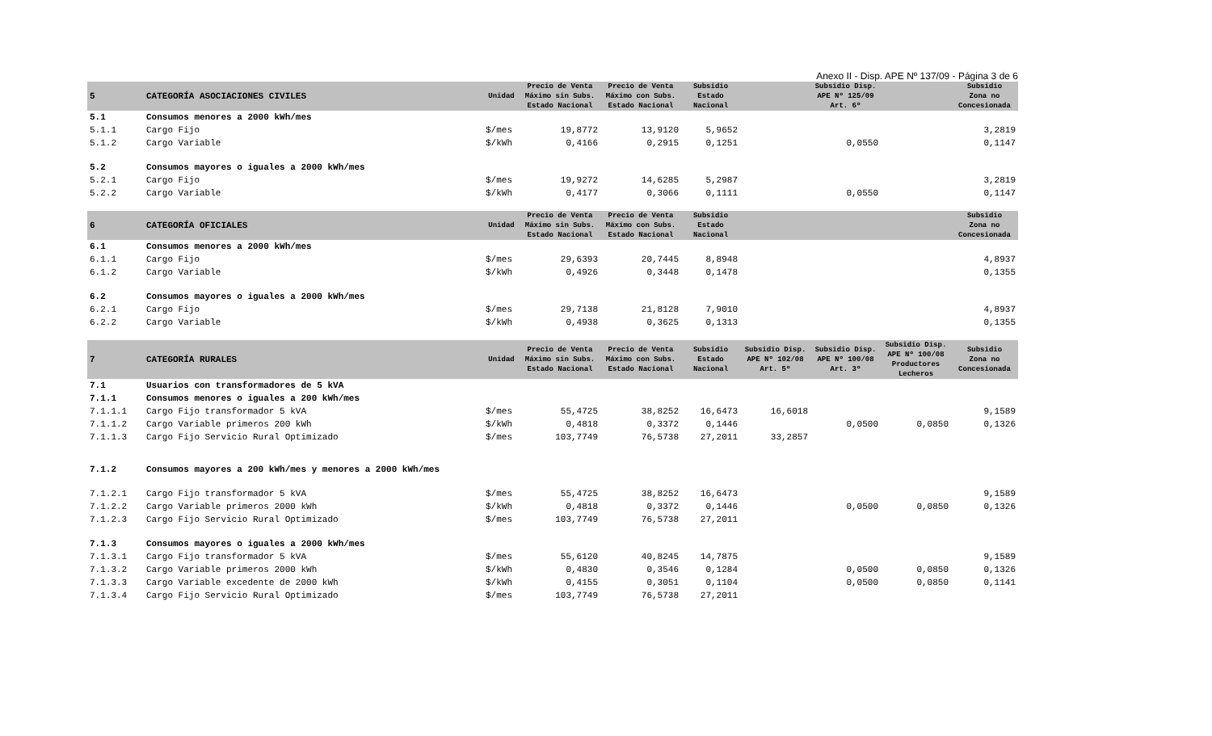Anexo II - Disp. APE Nº 137/09 - Página 3 de 6
| 5 | CATEGORÍA ASOCIACIONES CIVILES | Unidad | Precio de Venta Máximo sin Subs. Estado Nacional | Precio de Venta Máximo con Subs. Estado Nacional | Subsidio Estado Nacional | | Subsidio Disp. APE Nº 125/09 Art. 6º | | Subsidio Zona no Concesionada |
| --- | --- | --- | --- | --- | --- | --- | --- | --- | --- |
| 5.1 | Consumos menores a 2000 kWh/mes | | | | | | | | |
| 5.1.1 | Cargo Fijo | $/mes | 19,8772 | 13,9120 | 5,9652 | | | | 3,2819 |
| 5.1.2 | Cargo Variable | $/kWh | 0,4166 | 0,2915 | 0,1251 | | 0,0550 | | 0,1147 |
| 5.2 | Consumos mayores o iguales a 2000 kWh/mes | | | | | | | | |
| 5.2.1 | Cargo Fijo | $/mes | 19,9272 | 14,6285 | 5,2987 | | | | 3,2819 |
| 5.2.2 | Cargo Variable | $/kWh | 0,4177 | 0,3066 | 0,1111 | | 0,0550 | | 0,1147 |
| 6 | CATEGORÍA OFICIALES | Unidad | Precio de Venta Máximo sin Subs. Estado Nacional | Precio de Venta Máximo con Subs. Estado Nacional | Subsidio Estado Nacional | | | | Subsidio Zona no Concesionada |
| 6.1 | Consumos menores a 2000 kWh/mes | | | | | | | | |
| 6.1.1 | Cargo Fijo | $/mes | 29,6393 | 20,7445 | 8,8948 | | | | 4,8937 |
| 6.1.2 | Cargo Variable | $/kWh | 0,4926 | 0,3448 | 0,1478 | | | | 0,1355 |
| 6.2 | Consumos mayores o iguales a 2000 kWh/mes | | | | | | | | |
| 6.2.1 | Cargo Fijo | $/mes | 29,7138 | 21,8128 | 7,9010 | | | | 4,8937 |
| 6.2.2 | Cargo Variable | $/kWh | 0,4938 | 0,3625 | 0,1313 | | | | 0,1355 |
| 7 | CATEGORÍA RURALES | Unidad | Precio de Venta Máximo sin Subs. Estado Nacional | Precio de Venta Máximo con Subs. Estado Nacional | Subsidio Estado Nacional | Subsidio Disp. APE Nº 102/08 Art. 5º | Subsidio Disp. APE Nº 100/08 Art. 3º | Subsidio Disp. APE Nº 100/08 Productores Lecheros | Subsidio Zona no Concesionada |
| 7.1 | Usuarios con transformadores de 5 kVA | | | | | | | | |
| 7.1.1 | Consumos menores o iguales a 200 kWh/mes | | | | | | | | |
| 7.1.1.1 | Cargo Fijo transformador 5 kVA | $/mes | 55,4725 | 38,8252 | 16,6473 | 16,6018 | | | 9,1589 |
| 7.1.1.2 | Cargo Variable primeros 200 kWh | $/kWh | 0,4818 | 0,3372 | 0,1446 | | 0,0500 | 0,0850 | 0,1326 |
| 7.1.1.3 | Cargo Fijo Servicio Rural Optimizado | $/mes | 103,7749 | 76,5738 | 27,2011 | 33,2857 | | | |
| 7.1.2 | Consumos mayores a 200 kWh/mes y menores a 2000 kWh/mes | | | | | | | | |
| 7.1.2.1 | Cargo Fijo transformador 5 kVA | $/mes | 55,4725 | 38,8252 | 16,6473 | | | | 9,1589 |
| 7.1.2.2 | Cargo Variable primeros 2000 kWh | $/kWh | 0,4818 | 0,3372 | 0,1446 | | 0,0500 | 0,0850 | 0,1326 |
| 7.1.2.3 | Cargo Fijo Servicio Rural Optimizado | $/mes | 103,7749 | 76,5738 | 27,2011 | | | | |
| 7.1.3 | Consumos mayores o iguales a 2000 kWh/mes | | | | | | | | |
| 7.1.3.1 | Cargo Fijo transformador 5 kVA | $/mes | 55,6120 | 40,8245 | 14,7875 | | | | 9,1589 |
| 7.1.3.2 | Cargo Variable primeros 2000 kWh | $/kWh | 0,4830 | 0,3546 | 0,1284 | | 0,0500 | 0,0850 | 0,1326 |
| 7.1.3.3 | Cargo Variable excedente de 2000 kWh | $/kWh | 0,4155 | 0,3051 | 0,1104 | | 0,0500 | 0,0850 | 0,1141 |
| 7.1.3.4 | Cargo Fijo Servicio Rural Optimizado | $/mes | 103,7749 | 76,5738 | 27,2011 | | | | |